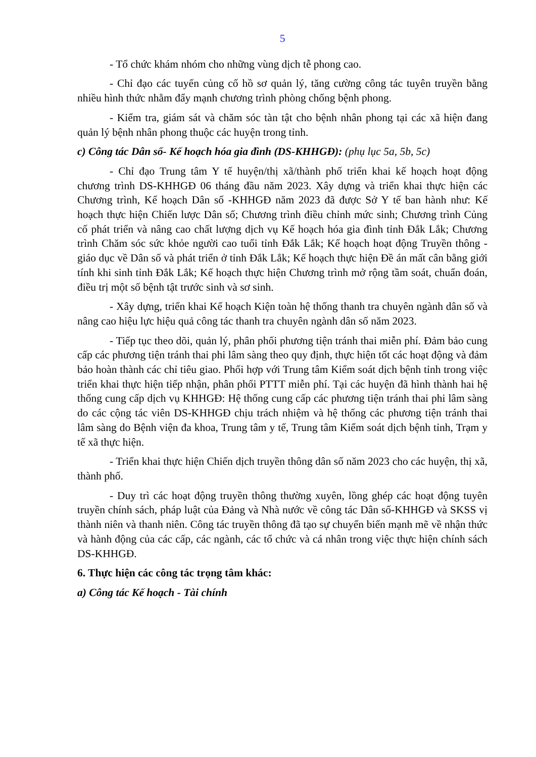5
- Tổ chức khám nhóm cho những vùng dịch tễ phong cao.
- Chỉ đạo các tuyến củng cố hồ sơ quản lý, tăng cường công tác tuyên truyền bằng nhiều hình thức nhằm đẩy mạnh chương trình phòng chống bệnh phong.
- Kiểm tra, giám sát và chăm sóc tàn tật cho bệnh nhân phong tại các xã hiện đang quản lý bệnh nhân phong thuộc các huyện trong tỉnh.
c) Công tác Dân số- Kế hoạch hóa gia đình (DS-KHHGĐ): (phụ lục 5a, 5b, 5c)
- Chỉ đạo Trung tâm Y tế huyện/thị xã/thành phố triển khai kế hoạch hoạt động chương trình DS-KHHGĐ 06 tháng đầu năm 2023. Xây dựng và triển khai thực hiện các Chương trình, Kế hoạch Dân số -KHHGĐ năm 2023 đã được Sở Y tế ban hành như: Kế hoạch thực hiện Chiến lược Dân số; Chương trình điều chỉnh mức sinh; Chương trình Củng cố phát triển và nâng cao chất lượng dịch vụ Kế hoạch hóa gia đình tỉnh Đắk Lắk; Chương trình Chăm sóc sức khỏe người cao tuổi tỉnh Đắk Lắk; Kế hoạch hoạt động Truyền thông - giáo dục về Dân số và phát triển ở tỉnh Đắk Lắk; Kế hoạch thực hiện Đề án mất cân bằng giới tính khi sinh tỉnh Đắk Lắk; Kế hoạch thực hiện Chương trình mở rộng tầm soát, chuẩn đoán, điều trị một số bệnh tật trước sinh và sơ sinh.
- Xây dựng, triển khai Kế hoạch Kiện toàn hệ thống thanh tra chuyên ngành dân số và nâng cao hiệu lực hiệu quả công tác thanh tra chuyên ngành dân số năm 2023.
- Tiếp tục theo dõi, quản lý, phân phối phương tiện tránh thai miễn phí. Đảm bảo cung cấp các phương tiện tránh thai phi lâm sàng theo quy định, thực hiện tốt các hoạt động và đảm bảo hoàn thành các chỉ tiêu giao. Phối hợp với Trung tâm Kiểm soát dịch bệnh tỉnh trong việc triển khai thực hiện tiếp nhận, phân phối PTTT miễn phí. Tại các huyện đã hình thành hai hệ thống cung cấp dịch vụ KHHGĐ: Hệ thống cung cấp các phương tiện tránh thai phi lâm sàng do các cộng tác viên DS-KHHGĐ chịu trách nhiệm và hệ thống các phương tiện tránh thai lâm sàng do Bệnh viện đa khoa, Trung tâm y tế, Trung tâm Kiểm soát dịch bệnh tỉnh, Trạm y tế xã thực hiện.
- Triển khai thực hiện Chiến dịch truyền thông dân số năm 2023 cho các huyện, thị xã, thành phố.
- Duy trì các hoạt động truyền thông thường xuyên, lồng ghép các hoạt động tuyên truyền chính sách, pháp luật của Đảng và Nhà nước về công tác Dân số-KHHGĐ và SKSS vị thành niên và thanh niên. Công tác truyền thông đã tạo sự chuyển biến mạnh mẽ về nhận thức và hành động của các cấp, các ngành, các tổ chức và cá nhân trong việc thực hiện chính sách DS-KHHGĐ.
6. Thực hiện các công tác trọng tâm khác:
a) Công tác Kế hoạch - Tài chính